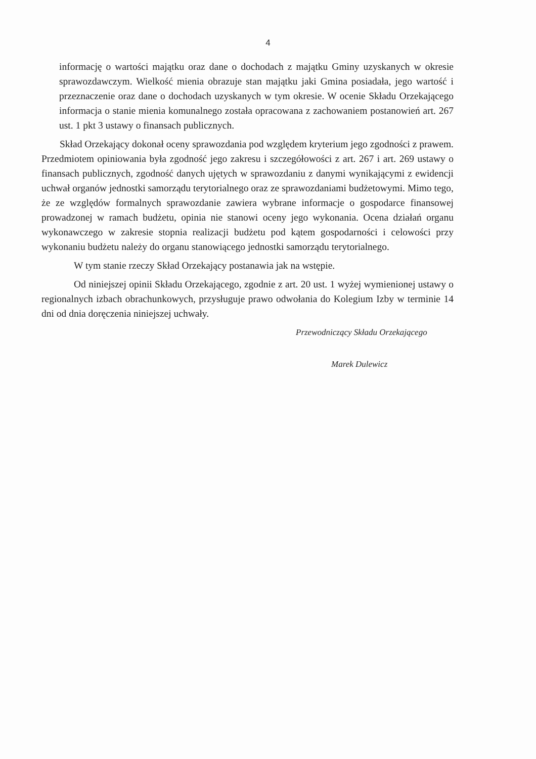4
informację o wartości majątku oraz dane o dochodach z majątku Gminy uzyskanych w okresie sprawozdawczym. Wielkość mienia obrazuje stan majątku jaki Gmina posiadała, jego wartość i przeznaczenie oraz dane o dochodach uzyskanych w tym okresie. W ocenie Składu Orzekającego informacja o stanie mienia komunalnego została opracowana z zachowaniem postanowień art. 267 ust. 1 pkt 3 ustawy o finansach publicznych.
Skład Orzekający dokonał oceny sprawozdania pod względem kryterium jego zgodności z prawem. Przedmiotem opiniowania była zgodność jego zakresu i szczegółowości z art. 267 i art. 269 ustawy o finansach publicznych, zgodność danych ujętych w sprawozdaniu z danymi wynikającymi z ewidencji uchwał organów jednostki samorządu terytorialnego oraz ze sprawozdaniami budżetowymi. Mimo tego, że ze względów formalnych sprawozdanie zawiera wybrane informacje o gospodarce finansowej prowadzonej w ramach budżetu, opinia nie stanowi oceny jego wykonania. Ocena działań organu wykonawczego w zakresie stopnia realizacji budżetu pod kątem gospodarności i celowości przy wykonaniu budżetu należy do organu stanowiącego jednostki samorządu terytorialnego.
W tym stanie rzeczy Skład Orzekający postanawia jak na wstępie.
Od niniejszej opinii Składu Orzekającego, zgodnie z art. 20 ust. 1 wyżej wymienionej ustawy o regionalnych izbach obrachunkowych, przysługuje prawo odwołania do Kolegium Izby w terminie 14 dni od dnia doręczenia niniejszej uchwały.
Przewodniczący Składu Orzekającego
Marek Dulewicz